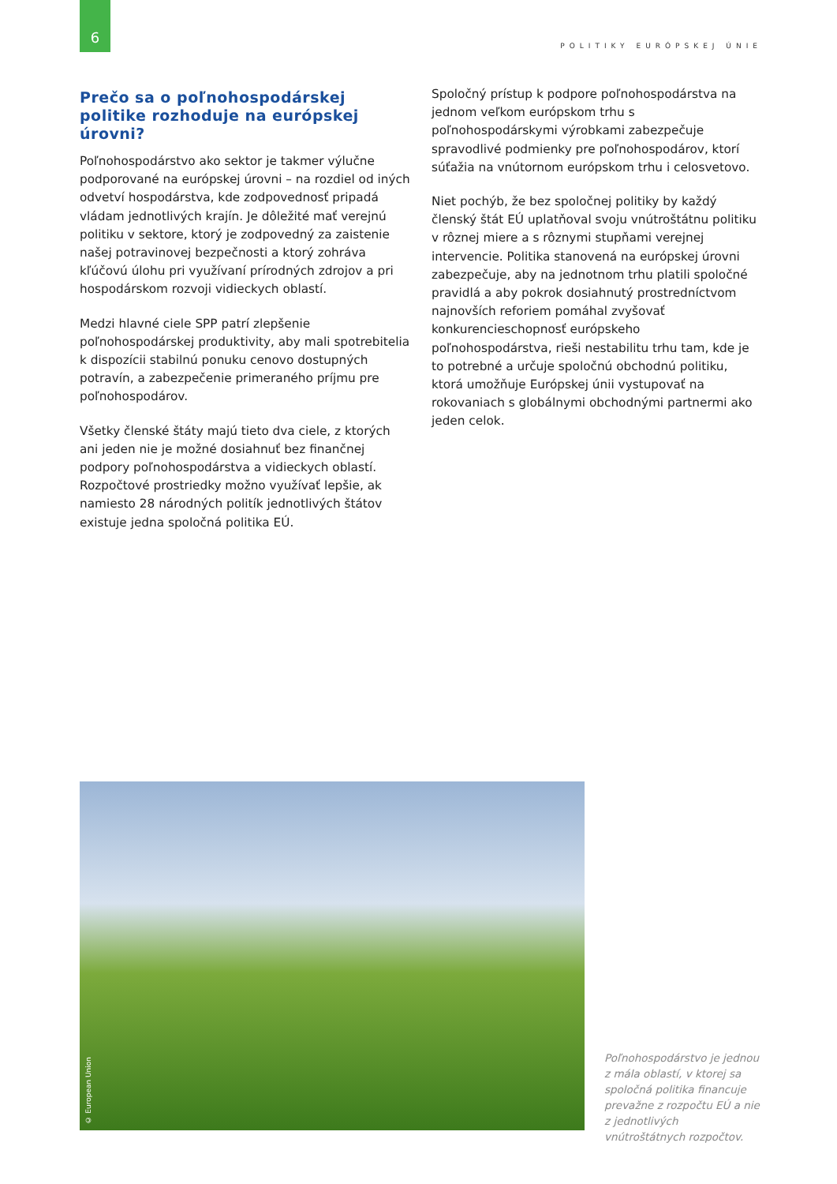6
POLITIKY EURÓPSKEJ ÚNIE
Prečo sa o poľnohospodárskej politike rozhoduje na európskej úrovni?
Poľnohospodárstvo ako sektor je takmer výlučne podporované na európskej úrovni – na rozdiel od iných odvetví hospodárstva, kde zodpovednosť pripadá vládam jednotlivých krajín. Je dôležité mať verejnú politiku v sektore, ktorý je zodpovedný za zaistenie našej potravinovej bezpečnosti a ktorý zohráva kľúčovú úlohu pri využívaní prírodných zdrojov a pri hospodárskom rozvoji vidieckych oblastí.
Medzi hlavné ciele SPP patrí zlepšenie poľnohospodárskej produktivity, aby mali spotrebitelia k dispozícii stabilnú ponuku cenovo dostupných potravín, a zabezpečenie primeraného príjmu pre poľnohospodárov.
Všetky členské štáty majú tieto dva ciele, z ktorých ani jeden nie je možné dosiahnuť bez finančnej podpory poľnohospodárstva a vidieckych oblastí. Rozpočtové prostriedky možno využívať lepšie, ak namiesto 28 národných politík jednotlivých štátov existuje jedna spoločná politika EÚ.
Spoločný prístup k podpore poľnohospodárstva na jednom veľkom európskom trhu s poľnohospodárskymi výrobkami zabezpečuje spravodlivé podmienky pre poľnohospodárov, ktorí súťažia na vnútornom európskom trhu i celosvetovo.
Niet pochýb, že bez spoločnej politiky by každý členský štát EÚ uplatňoval svoju vnútroštátnu politiku v rôznej miere a s rôznymi stupňami verejnej intervencie. Politika stanovená na európskej úrovni zabezpečuje, aby na jednotnom trhu platili spoločné pravidlá a aby pokrok dosiahnutý prostredníctvom najnovších reforiem pomáhal zvyšovať konkurencieschopnosť európskeho poľnohospodárstva, rieši nestabilitu trhu tam, kde je to potrebné a určuje spoločnú obchodnú politiku, ktorá umožňuje Európskej únii vystupovať na rokovaniach s globálnymi obchodnými partnermi ako jeden celok.
© European Union
Poľnohospodárstvo je jednou z mála oblastí, v ktorej sa spoločná politika financuje prevažne z rozpočtu EÚ a nie z jednotlivých vnútroštátnych rozpočtov.